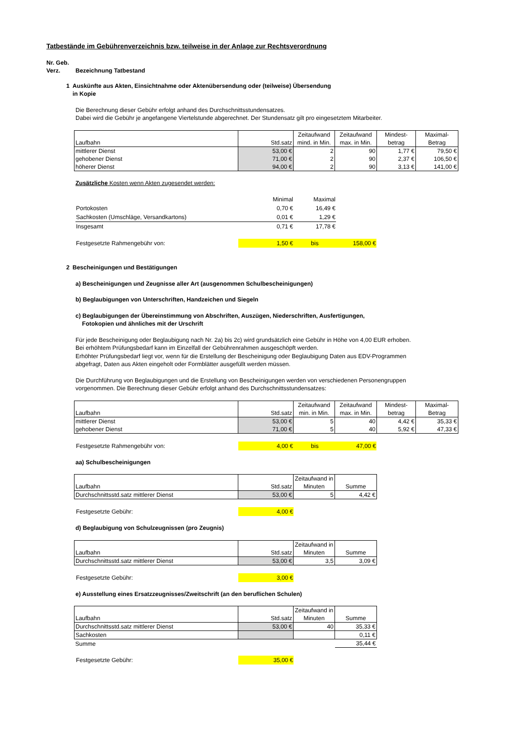Tatbestände im Gebührenverzeichnis bzw. teilweise in der Anlage zur Rechtsverordnung
Nr. Geb.
Verz. Bezeichnung Tatbestand
1 Auskünfte aus Akten, Einsichtnahme oder Aktenübersendung oder (teilweise) Übersendung
in Kopie
Die Berechnung dieser Gebühr erfolgt anhand des Durchschnittsstundensatzes.
Dabei wird die Gebühr je angefangene Viertelstunde abgerechnet. Der Stundensatz gilt pro eingesetztem Mitarbeiter.
| Laufbahn | Std.satz | Zeitaufwand mind. in Min. | Zeitaufwand max. in Min. | Mindest-betrag | Maximal-Betrag |
| --- | --- | --- | --- | --- | --- |
| mittlerer Dienst | 53,00 € | 2 | 90 | 1,77 € | 79,50 € |
| gehobener Dienst | 71,00 € | 2 | 90 | 2,37 € | 106,50 € |
| höherer Dienst | 94,00 € | 2 | 90 | 3,13 € | 141,00 € |
Zusätzliche Kosten wenn Akten zugesendet werden:
| | Minimal | Maximal |
| Portokosten | 0,70 € | 16,49 € |
| Sachkosten (Umschläge, Versandkartons) | 0,01 € | 1,29 € |
| Insgesamt | 0,71 € | 17,78 € |
| Festgesetzte Rahmengebühr von: | 1,50 € | bis | 158,00 € |
2 Bescheinigungen und Bestätigungen
a) Bescheinigungen und Zeugnisse aller Art (ausgenommen Schulbescheinigungen)
b) Beglaubigungen von Unterschriften, Handzeichen und Siegeln
c) Beglaubigungen der Übereinstimmung von Abschriften, Auszügen, Niederschriften, Ausfertigungen,
Fotokopien und ähnliches mit der Urschrift
Für jede Bescheinigung oder Beglaubigung nach Nr. 2a) bis 2c) wird grundsätzlich eine Gebühr in Höhe von 4,00 EUR erhoben.
Bei erhöhtem Prüfungsbedarf kann im Einzelfall der Gebührenrahmen ausgeschöpft werden.
Erhöhter Prüfungsbedarf liegt vor, wenn für die Erstellung der Bescheinigung oder Beglaubigung Daten aus EDV-Programmen
abgefragt, Daten aus Akten eingeholt oder Formblätter ausgefüllt werden müssen.
Die Durchführung von Beglaubigungen und die Erstellung von Bescheinigungen werden von verschiedenen Personengruppen
vorgenommen. Die Berechnung dieser Gebühr erfolgt anhand des Durchschnittsstundensatzes:
| Laufbahn | Std.satz | Zeitaufwand min. in Min. | Zeitaufwand max. in Min. | Mindest-betrag | Maximal-Betrag |
| --- | --- | --- | --- | --- | --- |
| mittlerer Dienst | 53,00 € | 5 | 40 | 4,42 € | 35,33 € |
| gehobener Dienst | 71,00 € | 5 | 40 | 5,92 € | 47,33 € |
| Festgesetzte Rahmengebühr von: | 4,00 € | bis | 47,00 € |
aa) Schulbescheinigungen
| Laufbahn | Std.satz | Zeitaufwand in Minuten | Summe |
| --- | --- | --- | --- |
| Durchschnittsstd.satz mittlerer Dienst | 53,00 € | 5 | 4,42 € |
| Festgesetzte Gebühr: | 4,00 € |
d) Beglaubigung von Schulzeugnissen (pro Zeugnis)
| Laufbahn | Std.satz | Zeitaufwand in Minuten | Summe |
| --- | --- | --- | --- |
| Durchschnittsstd.satz mittlerer Dienst | 53,00 € | 3,5 | 3,09 € |
| Festgesetzte Gebühr: | 3,00 € |
e) Ausstellung eines Ersatzzeugnisses/Zweitschrift (an den beruflichen Schulen)
| Laufbahn | Std.satz | Zeitaufwand in Minuten | Summe |
| --- | --- | --- | --- |
| Durchschnittsstd.satz mittlerer Dienst | 53,00 € | 40 | 35,33 € |
| Sachkosten | | | 0,11 € |
| Summe | | | 35,44 € |
| Festgesetzte Gebühr: | 35,00 € |